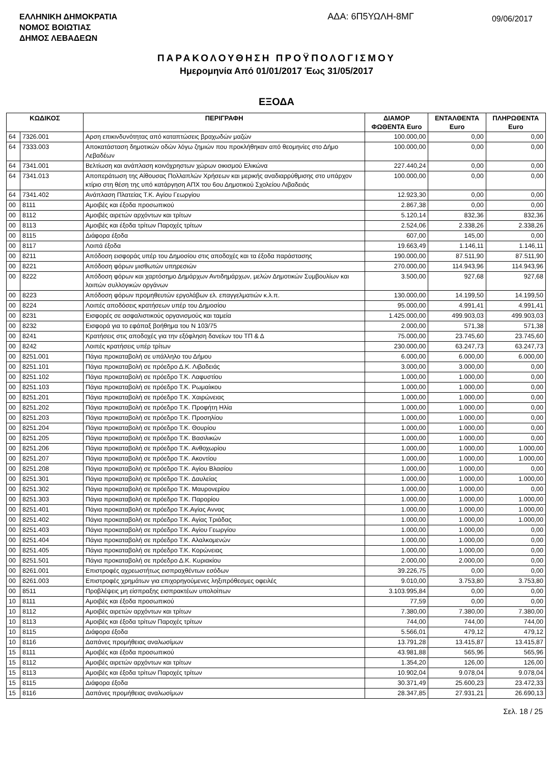ΕΛΛΗΝΙΚΗ ΔΗΜΟΚΡΑΤΙΑ
ΝΟΜΟΣ ΒΟΙΩΤΙΑΣ
ΔΗΜΟΣ ΛΕΒΑΔΕΩΝ
ΑΔΑ: 6Π5ΥΩΛΗ-8ΜΓ
09/06/2017
ΠΑΡΑΚΟΛΟΥΘΗΣΗ ΠΡΟΫΠΟΛΟΓΙΣΜΟΥ
Ημερομηνία Από 01/01/2017 Έως 31/05/2017
ΕΞΟΔΑ
| ΚΩΔΙΚΟΣ | | ΠΕΡΙΓΡΑΦΗ | ΔΙΑΜΟΡ ΦΩΘΕΝΤΑ Euro | ΕΝΤΑΛΘΕΝΤΑ Euro | ΠΛΗΡΩΘΕΝΤΑ Euro |
| --- | --- | --- | --- | --- | --- |
| 64 | 7326.001 | Αρση επικινδυνότητας από καταπτώσεις βραχωδών μαζών | 100.000,00 | 0,00 | 0,00 |
| 64 | 7333.003 | Αποκατάσταση δημοτικών οδών λόγω ζημιών που προκλήθηκαν από θεομηνίες στο Δήμο Λεβαδέων | 100.000,00 | 0,00 | 0,00 |
| 64 | 7341.001 | Βελτίωση και ανάπλαση κοινόχρηστων χώρων οικισμού Ελικώνα | 227.440,24 | 0,00 | 0,00 |
| 64 | 7341.013 | Αποπεράτωση της Αίθουσας Πολλαπλών Χρήσεων και μερικής αναδιαρρύθμισης στο υπάρχον κτίριο στη θέση της υπό κατάργηση ΑΠΧ του 6ου Δημοτικού Σχολείου Λιβαδειάς | 100.000,00 | 0,00 | 0,00 |
| 64 | 7341.402 | Ανάπλαση Πλατείας Τ.Κ. Αγίου Γεωργίου | 12.923,30 | 0,00 | 0,00 |
| 00 | 8111 | Αμοιβές και έξοδα προσωπικού | 2.867,38 | 0,00 | 0,00 |
| 00 | 8112 | Αμοιβές αιρετών αρχόντων και τρίτων | 5.120,14 | 832,36 | 832,36 |
| 00 | 8113 | Αμοιβές και έξοδα τρίτων Παροχές τρίτων | 2.524,06 | 2.338,26 | 2.338,26 |
| 00 | 8115 | Διάφορα έξοδα | 607,00 | 145,00 | 0,00 |
| 00 | 8117 | Λοιπά έξοδα | 19.663,49 | 1.146,11 | 1.146,11 |
| 00 | 8211 | Απόδοση εισφοράς υπέρ του Δημοσίου στις αποδοχές και τα έξοδα παράστασης | 190.000,00 | 87.511,90 | 87.511,90 |
| 00 | 8221 | Απόδοση φόρων μισθωτών υπηρεσιών | 270.000,00 | 114.943,96 | 114.943,96 |
| 00 | 8222 | Απόδοση φόρων και χαρτόσημο Δημάρχων Αντιδημάρχων, μελών Δημοτικών Συμβουλίων και λοιπών συλλογικών οργάνων | 3.500,00 | 927,68 | 927,68 |
| 00 | 8223 | Απόδοση φόρων προμηθευτών εργολάβων ελ. επαγγελματιών κ.λ.π. | 130.000,00 | 14.199,50 | 14.199,50 |
| 00 | 8224 | Λοιπές αποδόσεις κρατήσεων υπέρ του Δημοσίου | 95.000,00 | 4.991,41 | 4.991,41 |
| 00 | 8231 | Εισφορές σε ασφαλιστικούς οργανισμούς και ταμεία | 1.425.000,00 | 499.903,03 | 499.903,03 |
| 00 | 8232 | Εισφορά για το εφάπαξ βοήθημα του Ν 103/75 | 2.000,00 | 571,38 | 571,38 |
| 00 | 8241 | Κρατήσεις στις αποδοχές για την εξόφληση δανείων του ΤΠ & Δ | 75.000,00 | 23.745,60 | 23.745,60 |
| 00 | 8242 | Λοιπές κρατήσεις υπέρ τρίτων | 230.000,00 | 63.247,73 | 63.247,73 |
| 00 | 8251.001 | Πάγια προκαταβολή σε υπάλληλο του Δήμου | 6.000,00 | 6.000,00 | 6.000,00 |
| 00 | 8251.101 | Πάγια προκαταβολή σε πρόεδρο Δ.Κ. Λιβαδειάς | 3.000,00 | 3.000,00 | 0,00 |
| 00 | 8251.102 | Πάγια προκαταβολή σε πρόεδρο Τ.Κ. Λαφυστίου | 1.000,00 | 1.000,00 | 0,00 |
| 00 | 8251.103 | Πάγια προκαταβολή σε πρόεδρο Τ.Κ. Ρωμαίικου | 1.000,00 | 1.000,00 | 0,00 |
| 00 | 8251.201 | Πάγια προκαταβολή σε πρόεδρο Τ.Κ. Χαιρώνειας | 1.000,00 | 1.000,00 | 0,00 |
| 00 | 8251.202 | Πάγια προκαταβολή σε πρόεδρο Τ.Κ. Προφήτη Ηλία | 1.000,00 | 1.000,00 | 0,00 |
| 00 | 8251.203 | Πάγια προκαταβολή σε πρόεδρο Τ.Κ. Προσηλίου | 1.000,00 | 1.000,00 | 0,00 |
| 00 | 8251.204 | Πάγια προκαταβολή σε πρόεδρο Τ.Κ. Θουρίου | 1.000,00 | 1.000,00 | 0,00 |
| 00 | 8251.205 | Πάγια προκαταβολή σε πρόεδρο Τ.Κ. Βασιλικών | 1.000,00 | 1.000,00 | 0,00 |
| 00 | 8251.206 | Πάγια προκαταβολή σε πρόεδρο Τ.Κ. Ανθοχωρίου | 1.000,00 | 1.000,00 | 1.000,00 |
| 00 | 8251.207 | Πάγια προκαταβολή σε πρόεδρο Τ.Κ. Ακοντίου | 1.000,00 | 1.000,00 | 1.000,00 |
| 00 | 8251.208 | Πάγια προκαταβολή σε πρόεδρο Τ.Κ. Αγίου Βλασίου | 1.000,00 | 1.000,00 | 0,00 |
| 00 | 8251.301 | Πάγια προκαταβολή σε πρόεδρο Τ.Κ. Δαυλείας | 1.000,00 | 1.000,00 | 1.000,00 |
| 00 | 8251.302 | Πάγια προκαταβολή σε πρόεδρο Τ.Κ. Μαυρονερίου | 1.000,00 | 1.000,00 | 0,00 |
| 00 | 8251.303 | Πάγια προκαταβολή σε πρόεδρο Τ.Κ. Παρορίου | 1.000,00 | 1.000,00 | 1.000,00 |
| 00 | 8251.401 | Πάγια προκαταβολή σε πρόεδρο Τ.Κ.Αγίας Αννας | 1.000,00 | 1.000,00 | 1.000,00 |
| 00 | 8251.402 | Πάγια προκαταβολή σε πρόεδρο Τ.Κ. Αγίας Τριάδας | 1.000,00 | 1.000,00 | 1.000,00 |
| 00 | 8251.403 | Πάγια προκαταβολή σε πρόεδρο Τ.Κ. Αγίου Γεωργίου | 1.000,00 | 1.000,00 | 0,00 |
| 00 | 8251.404 | Πάγια προκαταβολή σε πρόεδρο Τ.Κ. Αλαλκομενών | 1.000,00 | 1.000,00 | 0,00 |
| 00 | 8251.405 | Πάγια προκαταβολή σε πρόεδρο Τ.Κ. Κορώνειας | 1.000,00 | 1.000,00 | 0,00 |
| 00 | 8251.501 | Πάγια προκαταβολή σε πρόεδρο Δ.Κ. Κυριακίου | 2.000,00 | 2.000,00 | 0,00 |
| 00 | 8261.001 | Επιστροφές αχρεωστήτως εισπραχθέντων εσόδων | 39.226,75 | 0,00 | 0,00 |
| 00 | 8261.003 | Επιστροφές χρημάτων για επιχορηγούμενες ληξιπρόθεσμες οφειλές | 9.010,00 | 3.753,80 | 3.753,80 |
| 00 | 8511 | Προβλέψεις μη είσπραξης εισπρακτέων υπολοίπων | 3.103.995,84 | 0,00 | 0,00 |
| 10 | 8111 | Αμοιβές και έξοδα προσωπικού | 77,59 | 0,00 | 0,00 |
| 10 | 8112 | Αμοιβές αιρετών αρχόντων και τρίτων | 7.380,00 | 7.380,00 | 7.380,00 |
| 10 | 8113 | Αμοιβές και έξοδα τρίτων Παροχές τρίτων | 744,00 | 744,00 | 744,00 |
| 10 | 8115 | Διάφορα έξοδα | 5.566,01 | 479,12 | 479,12 |
| 10 | 8116 | Δαπάνες προμήθειας αναλωσίμων | 13.791,28 | 13.415,87 | 13.415,87 |
| 15 | 8111 | Αμοιβές και έξοδα προσωπικού | 43.981,88 | 565,96 | 565,96 |
| 15 | 8112 | Αμοιβές αιρετών αρχόντων και τρίτων | 1.354,20 | 126,00 | 126,00 |
| 15 | 8113 | Αμοιβές και έξοδα τρίτων Παροχές τρίτων | 10.902,04 | 9.078,04 | 9.078,04 |
| 15 | 8115 | Διάφορα έξοδα | 30.371,49 | 25.600,23 | 23.472,33 |
| 15 | 8116 | Δαπάνες προμήθειας αναλωσίμων | 28.347,85 | 27.931,21 | 26.690,13 |
Σελ. 18 / 25